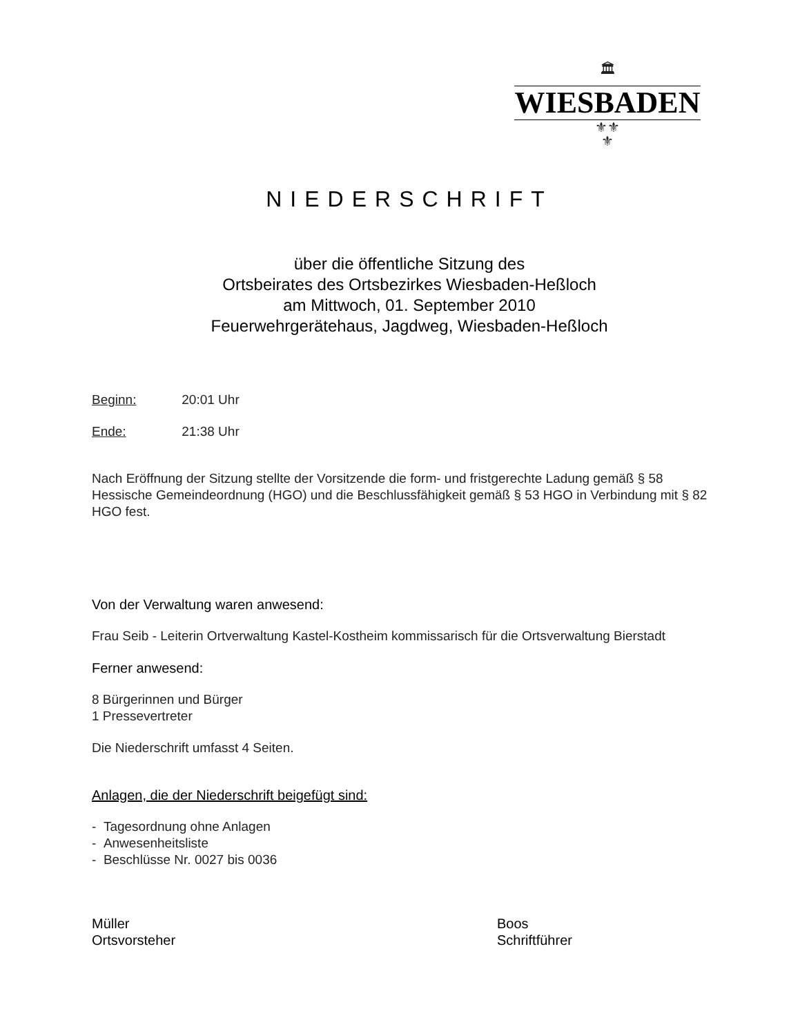🏛
WIESBADEN
⚜⚜
⚜
NIEDERSCHRIFT
über die öffentliche Sitzung des
Ortsbeirates des Ortsbezirkes Wiesbaden-Heßloch
am Mittwoch, 01. September 2010
Feuerwehrgerätehaus, Jagdweg, Wiesbaden-Heßloch
Beginn: 20:01 Uhr
Ende: 21:38 Uhr
Nach Eröffnung der Sitzung stellte der Vorsitzende die form- und fristgerechte Ladung gemäß § 58 Hessische Gemeindeordnung (HGO) und die Beschlussfähigkeit gemäß § 53 HGO in Verbindung mit § 82 HGO fest.
Von der Verwaltung waren anwesend:
Frau Seib - Leiterin Ortverwaltung Kastel-Kostheim kommissarisch für die Ortsverwaltung Bierstadt
Ferner anwesend:
8 Bürgerinnen und Bürger
1 Pressevertreter
Die Niederschrift umfasst 4 Seiten.
Anlagen, die der Niederschrift beigefügt sind:
- Tagesordnung ohne Anlagen
- Anwesenheitsliste
- Beschlüsse Nr. 0027 bis 0036
Müller
Ortsvorsteher
Boos
Schriftführer